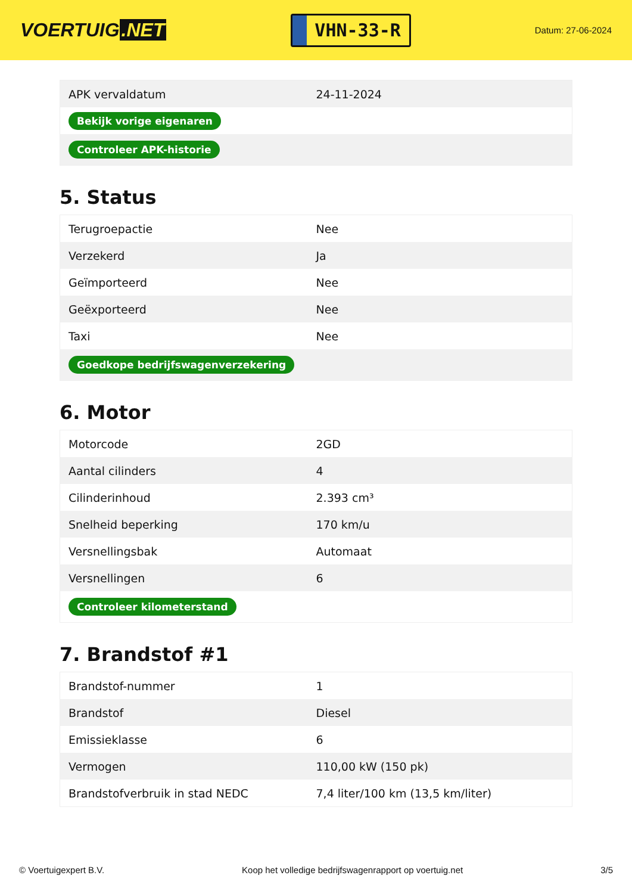VOERTUIG.NET
VHN-33-R
Datum: 27-06-2024
| APK vervaldatum | 24-11-2024 |
| Bekijk vorige eigenaren | |
| Controleer APK-historie | |
5. Status
| Terugroepactie | Nee |
| Verzekerd | Ja |
| Geïmporteerd | Nee |
| Geëxporteerd | Nee |
| Taxi | Nee |
| Goedkope bedrijfswagenverzekering | |
6. Motor
| Motorcode | 2GD |
| Aantal cilinders | 4 |
| Cilinderinhoud | 2.393 cm³ |
| Snelheid beperking | 170 km/u |
| Versnellingsbak | Automaat |
| Versnellingen | 6 |
| Controleer kilometerstand | |
7. Brandstof #1
| Brandstof-nummer | 1 |
| Brandstof | Diesel |
| Emissieklasse | 6 |
| Vermogen | 110,00 kW (150 pk) |
| Brandstofverbruik in stad NEDC | 7,4 liter/100 km (13,5 km/liter) |
© Voertuigexpert B.V. Koop het volledige bedrijfswagenrapport op voertuig.net 3/5